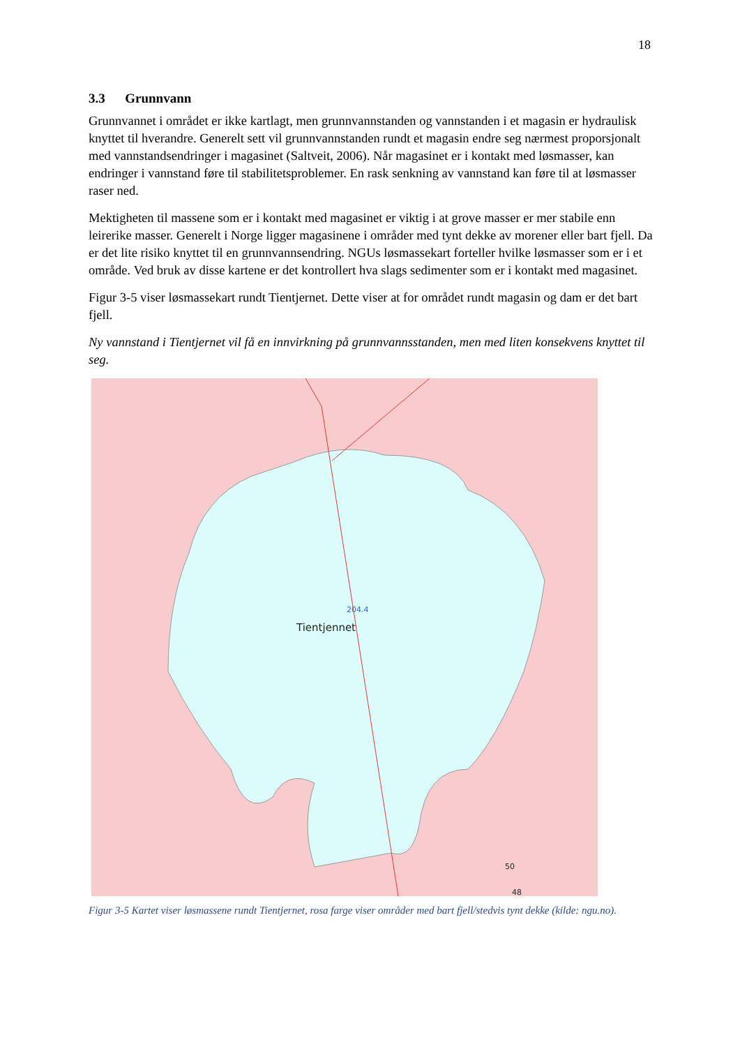18
3.3 Grunnvann
Grunnvannet i området er ikke kartlagt, men grunnvannstanden og vannstanden i et magasin er hydraulisk knyttet til hverandre. Generelt sett vil grunnvannstanden rundt et magasin endre seg nærmest proporsjonalt med vannstandsendringer i magasinet (Saltveit, 2006). Når magasinet er i kontakt med løsmasser, kan endringer i vannstand føre til stabilitetsproblemer. En rask senkning av vannstand kan føre til at løsmasser raser ned.
Mektigheten til massene som er i kontakt med magasinet er viktig i at grove masser er mer stabile enn leirerike masser. Generelt i Norge ligger magasinene i områder med tynt dekke av morener eller bart fjell. Da er det lite risiko knyttet til en grunnvannsendring. NGUs løsmassekart forteller hvilke løsmasser som er i et område. Ved bruk av disse kartene er det kontrollert hva slags sedimenter som er i kontakt med magasinet.
Figur 3-5 viser løsmassekart rundt Tientjernet. Dette viser at for området rundt magasin og dam er det bart fjell.
Ny vannstand i Tientjernet vil få en innvirkning på grunnvannsstanden, men med liten konsekvens knyttet til seg.
204.4
Tientjennet
50
48
Figur 3-5 Kartet viser løsmassene rundt Tientjernet, rosa farge viser områder med bart fjell/stedvis tynt dekke (kilde: ngu.no).